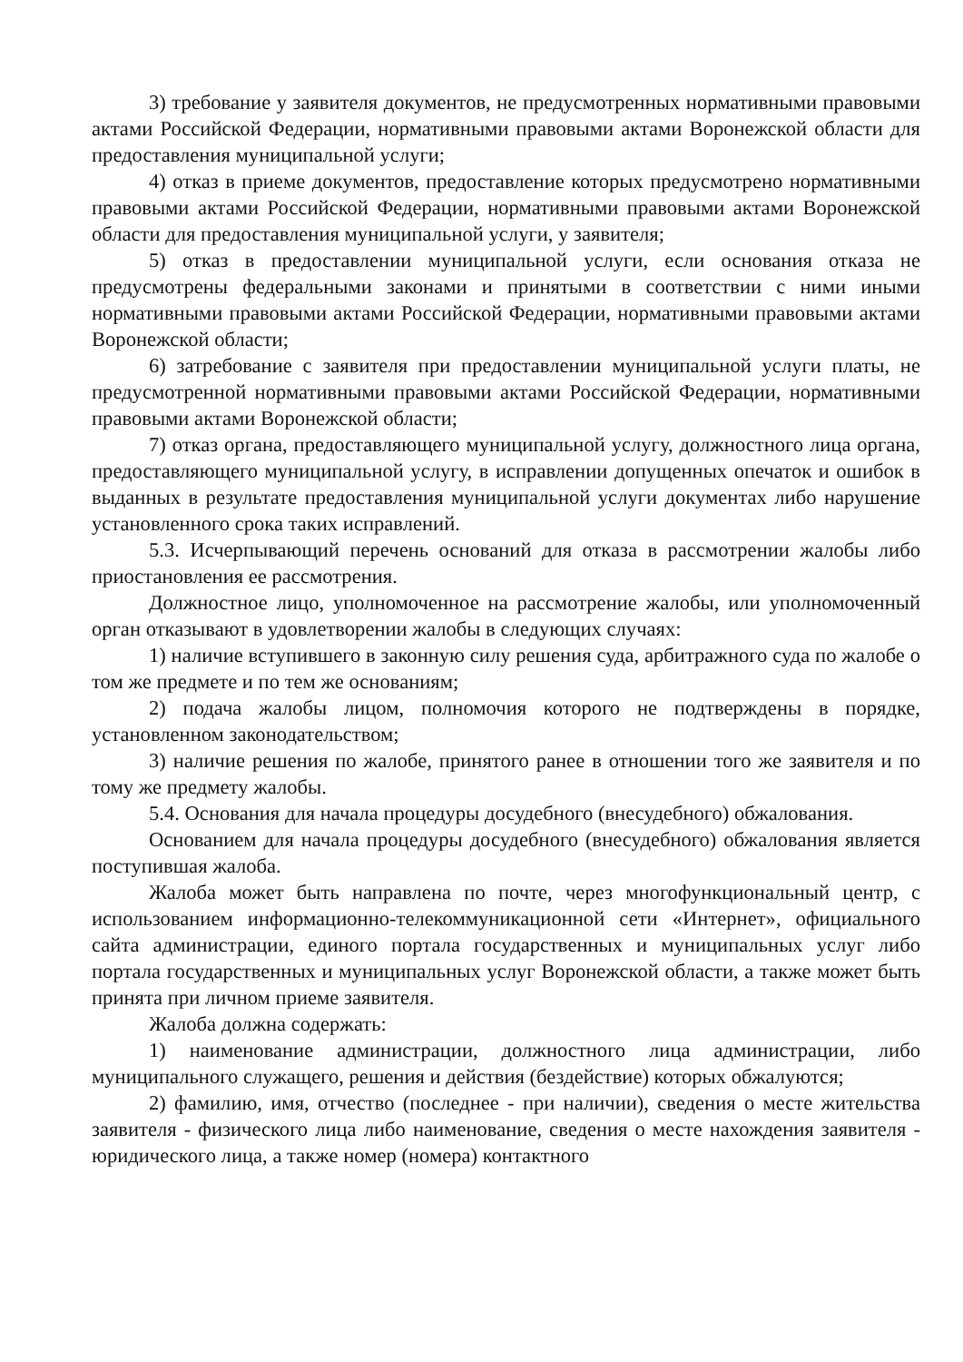3) требование у заявителя документов, не предусмотренных нормативными правовыми актами Российской Федерации, нормативными правовыми актами Воронежской области для предоставления муниципальной услуги;
4) отказ в приеме документов, предоставление которых предусмотрено нормативными правовыми актами Российской Федерации, нормативными правовыми актами Воронежской области для предоставления муниципальной услуги, у заявителя;
5) отказ в предоставлении муниципальной услуги, если основания отказа не предусмотрены федеральными законами и принятыми в соответствии с ними иными нормативными правовыми актами Российской Федерации, нормативными правовыми актами Воронежской области;
6) затребование с заявителя при предоставлении муниципальной услуги платы, не предусмотренной нормативными правовыми актами Российской Федерации, нормативными правовыми актами Воронежской области;
7) отказ органа, предоставляющего муниципальной услугу, должностного лица органа, предоставляющего муниципальной услугу, в исправлении допущенных опечаток и ошибок в выданных в результате предоставления муниципальной услуги документах либо нарушение установленного срока таких исправлений.
5.3. Исчерпывающий перечень оснований для отказа в рассмотрении жалобы либо приостановления ее рассмотрения.
Должностное лицо, уполномоченное на рассмотрение жалобы, или уполномоченный орган отказывают в удовлетворении жалобы в следующих случаях:
1) наличие вступившего в законную силу решения суда, арбитражного суда по жалобе о том же предмете и по тем же основаниям;
2) подача жалобы лицом, полномочия которого не подтверждены в порядке, установленном законодательством;
3) наличие решения по жалобе, принятого ранее в отношении того же заявителя и по тому же предмету жалобы.
5.4. Основания для начала процедуры досудебного (внесудебного) обжалования.
Основанием для начала процедуры досудебного (внесудебного) обжалования является поступившая жалоба.
Жалоба может быть направлена по почте, через многофункциональный центр, с использованием информационно-телекоммуникационной сети «Интернет», официального сайта администрации, единого портала государственных и муниципальных услуг либо портала государственных и муниципальных услуг Воронежской области, а также может быть принята при личном приеме заявителя.
Жалоба должна содержать:
1) наименование администрации, должностного лица администрации, либо муниципального служащего, решения и действия (бездействие) которых обжалуются;
2) фамилию, имя, отчество (последнее - при наличии), сведения о месте жительства заявителя - физического лица либо наименование, сведения о месте нахождения заявителя - юридического лица, а также номер (номера) контактного